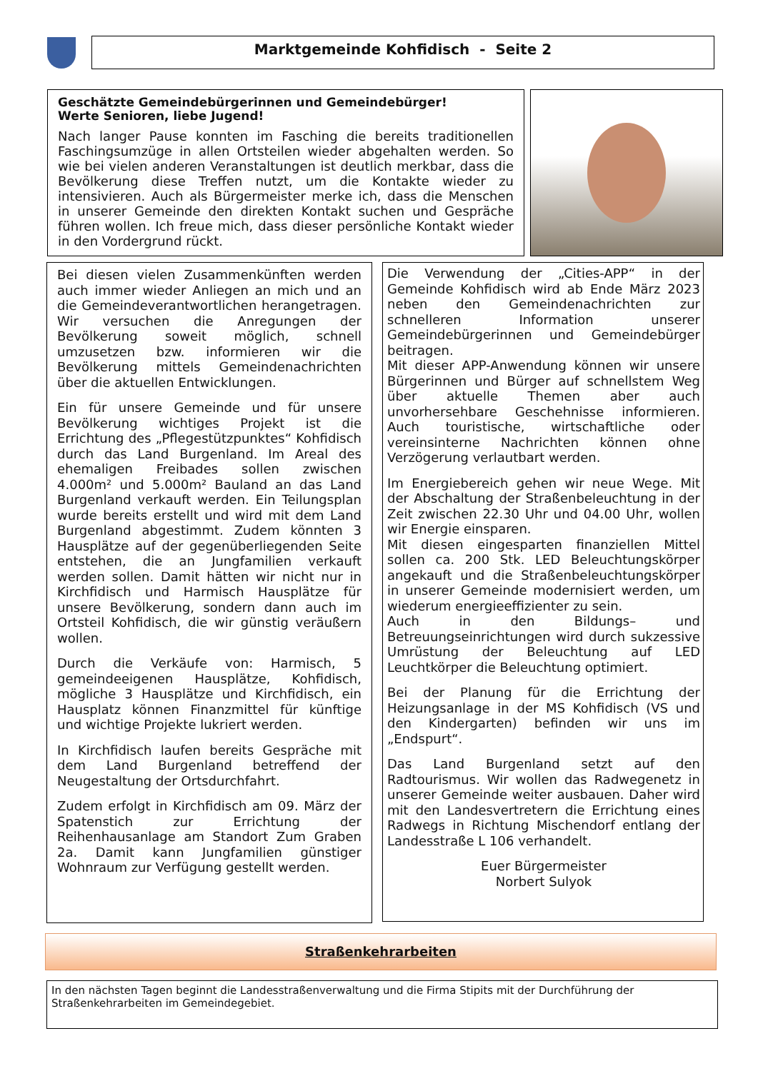Marktgemeinde Kohfidisch - Seite 2
Geschätzte Gemeindebürgerinnen und Gemeindebürger!
Werte Senioren, liebe Jugend!
Nach langer Pause konnten im Fasching die bereits traditionellen Faschingsumzüge in allen Ortsteilen wieder abgehalten werden. So wie bei vielen anderen Veranstaltungen ist deutlich merkbar, dass die Bevölkerung diese Treffen nutzt, um die Kontakte wieder zu intensivieren. Auch als Bürgermeister merke ich, dass die Menschen in unserer Gemeinde den direkten Kontakt suchen und Gespräche führen wollen. Ich freue mich, dass dieser persönliche Kontakt wieder in den Vordergrund rückt.
Bei diesen vielen Zusammenkünften werden auch immer wieder Anliegen an mich und an die Gemeindeverantwortlichen herangetragen. Wir versuchen die Anregungen der Bevölkerung soweit möglich, schnell umzusetzen bzw. informieren wir die Bevölkerung mittels Gemeindenachrichten über die aktuellen Entwicklungen.
Ein für unsere Gemeinde und für unsere Bevölkerung wichtiges Projekt ist die Errichtung des „Pflegestützpunktes“ Kohfidisch durch das Land Burgenland. Im Areal des ehemaligen Freibades sollen zwischen 4.000m² und 5.000m² Bauland an das Land Burgenland verkauft werden. Ein Teilungsplan wurde bereits erstellt und wird mit dem Land Burgenland abgestimmt. Zudem könnten 3 Hausplätze auf der gegenüberliegenden Seite entstehen, die an Jungfamilien verkauft werden sollen. Damit hätten wir nicht nur in Kirchfidisch und Harmisch Hausplätze für unsere Bevölkerung, sondern dann auch im Ortsteil Kohfidisch, die wir günstig veräußern wollen.
Durch die Verkäufe von: Harmisch, 5 gemeindeeigenen Hausplätze, Kohfidisch, mögliche 3 Hausplätze und Kirchfidisch, ein Hausplatz können Finanzmittel für künftige und wichtige Projekte lukriert werden.
In Kirchfidisch laufen bereits Gespräche mit dem Land Burgenland betreffend der Neugestaltung der Ortsdurchfahrt.
Zudem erfolgt in Kirchfidisch am 09. März der Spatenstich zur Errichtung der Reihenhausanlage am Standort Zum Graben 2a. Damit kann Jungfamilien günstiger Wohnraum zur Verfügung gestellt werden.
Die Verwendung der „Cities-APP“ in der Gemeinde Kohfidisch wird ab Ende März 2023 neben den Gemeindenachrichten zur schnelleren Information unserer Gemeindebürgerinnen und Gemeindebürger beitragen.
Mit dieser APP-Anwendung können wir unsere Bürgerinnen und Bürger auf schnellstem Weg über aktuelle Themen aber auch unvorhersehbare Geschehnisse informieren. Auch touristische, wirtschaftliche oder vereinsinterne Nachrichten können ohne Verzögerung verlautbart werden.
Im Energiebereich gehen wir neue Wege. Mit der Abschaltung der Straßenbeleuchtung in der Zeit zwischen 22.30 Uhr und 04.00 Uhr, wollen wir Energie einsparen.
Mit diesen eingesparten finanziellen Mittel sollen ca. 200 Stk. LED Beleuchtungskörper angekauft und die Straßenbeleuchtungskörper in unserer Gemeinde modernisiert werden, um wiederum energieeffizienter zu sein.
Auch in den Bildungs– und Betreuungseinrichtungen wird durch sukzessive Umrüstung der Beleuchtung auf LED Leuchtkörper die Beleuchtung optimiert.
Bei der Planung für die Errichtung der Heizungsanlage in der MS Kohfidisch (VS und den Kindergarten) befinden wir uns im „Endspurt“.
Das Land Burgenland setzt auf den Radtourismus. Wir wollen das Radwegenetz in unserer Gemeinde weiter ausbauen. Daher wird mit den Landesvertretern die Errichtung eines Radwegs in Richtung Mischendorf entlang der Landesstraße L 106 verhandelt.
Euer Bürgermeister
Norbert Sulyok
Straßenkehrarbeiten
In den nächsten Tagen beginnt die Landesstraßenverwaltung und die Firma Stipits mit der Durchführung der Straßenkehrarbeiten im Gemeindegebiet.